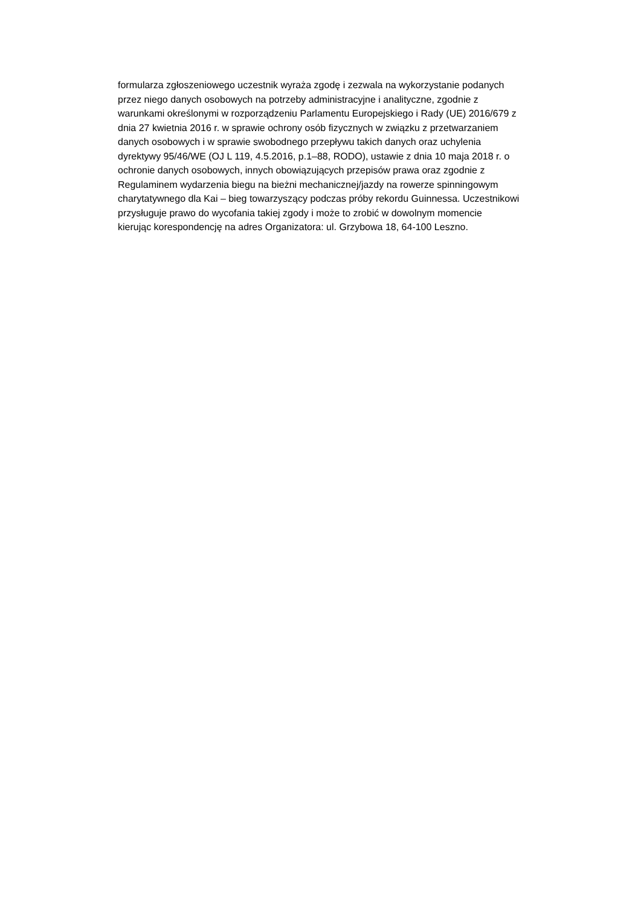formularza zgłoszeniowego uczestnik wyraża zgodę i zezwala na wykorzystanie podanych
przez niego danych osobowych na potrzeby administracyjne i analityczne, zgodnie z
warunkami określonymi w rozporządzeniu Parlamentu Europejskiego i Rady (UE) 2016/679 z
dnia 27 kwietnia 2016 r. w sprawie ochrony osób fizycznych w związku z przetwarzaniem
danych osobowych i w sprawie swobodnego przepływu takich danych oraz uchylenia
dyrektywy 95/46/WE (OJ L 119, 4.5.2016, p.1–88, RODO), ustawie z dnia 10 maja 2018 r. o
ochronie danych osobowych, innych obowiązujących przepisów prawa oraz zgodnie z
Regulaminem wydarzenia biegu na bieżni mechanicznej/jazdy na rowerze spinningowym
charytatywnego dla Kai – bieg towarzyszący podczas próby rekordu Guinnessa. Uczestnikowi
przysługuje prawo do wycofania takiej zgody i może to zrobić w dowolnym momencie
kierując korespondencję na adres Organizatora: ul. Grzybowa 18, 64-100 Leszno.